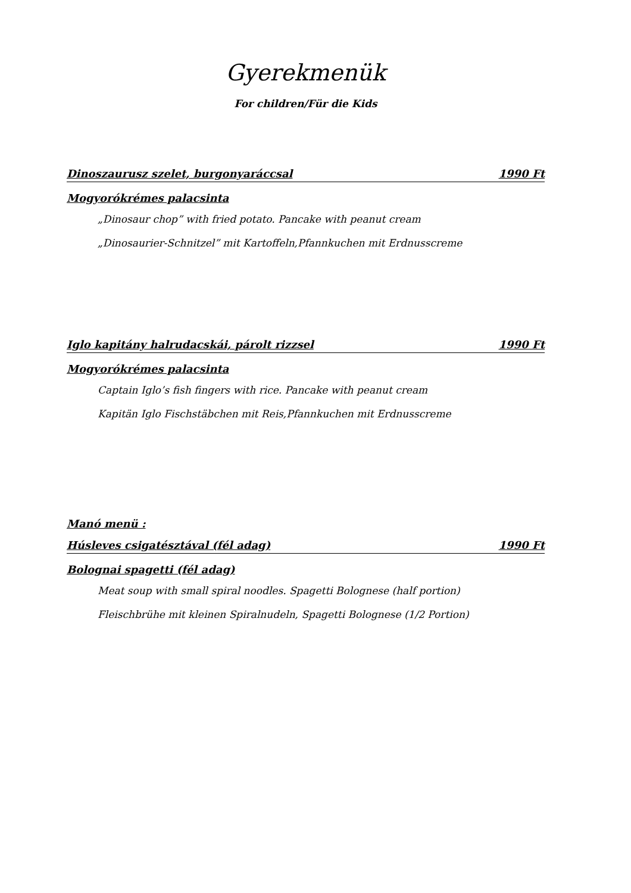Gyerekmenük
For children/Für die Kids
Dinoszaurusz szelet, burgonyaráccsal 1990 Ft
Mogyorókrémes palacsinta
„Dinosaur chop” with fried potato. Pancake with peanut cream
„Dinosaurier-Schnitzel” mit Kartoffeln,Pfannkuchen mit Erdnusscreme
Iglo kapitány halrudacskái, párolt rizzsel 1990 Ft
Mogyorókrémes palacsinta
Captain Iglo’s fish fingers with rice. Pancake with peanut cream
Kapitän Iglo Fischstäbchen mit Reis,Pfannkuchen mit Erdnusscreme
Manó menü :
Húsleves csigatésztával (fél adag) 1990 Ft
Bolognai spagetti (fél adag)
Meat soup with small spiral noodles. Spagetti Bolognese (half portion)
Fleischbrühe mit kleinen Spiralnudeln, Spagetti Bolognese (1/2 Portion)